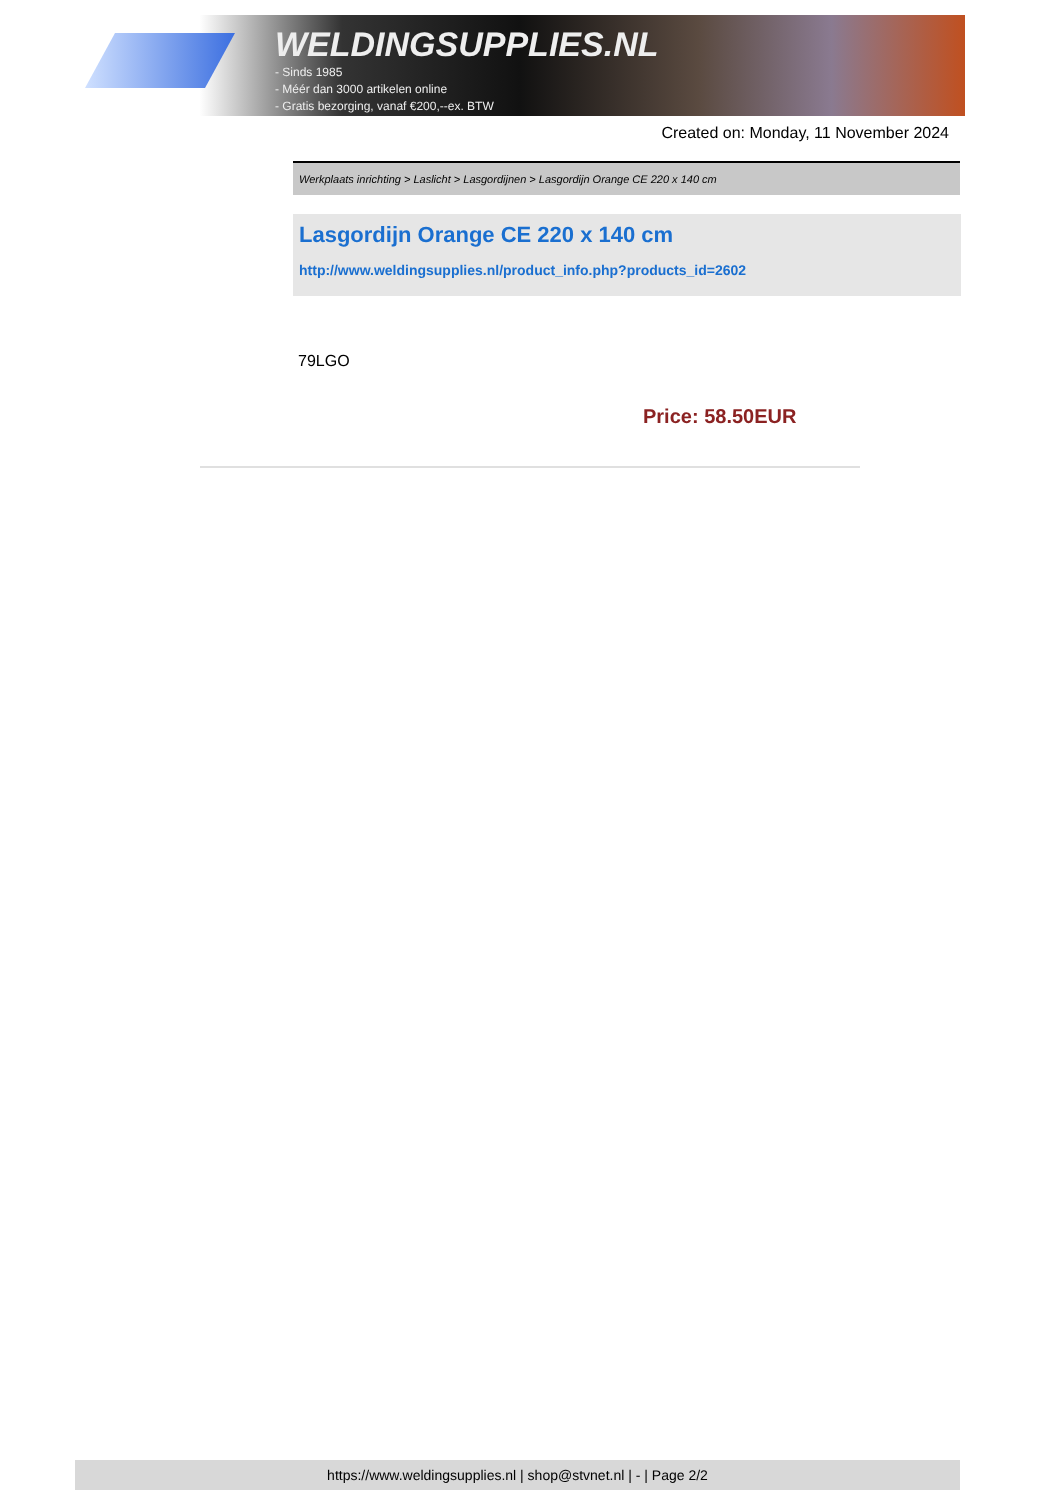WELDINGSUPPLIES.NL
- Sinds 1985
- Méér dan 3000 artikelen online
- Gratis bezorging, vanaf €200,--ex. BTW
Created on: Monday, 11 November 2024
Werkplaats inrichting > Laslicht > Lasgordijnen > Lasgordijn Orange CE 220 x 140 cm
Lasgordijn Orange CE 220 x 140 cm
http://www.weldingsupplies.nl/product_info.php?products_id=2602
79LGO
Price: 58.50EUR
https://www.weldingsupplies.nl | shop@stvnet.nl | - | Page 2/2